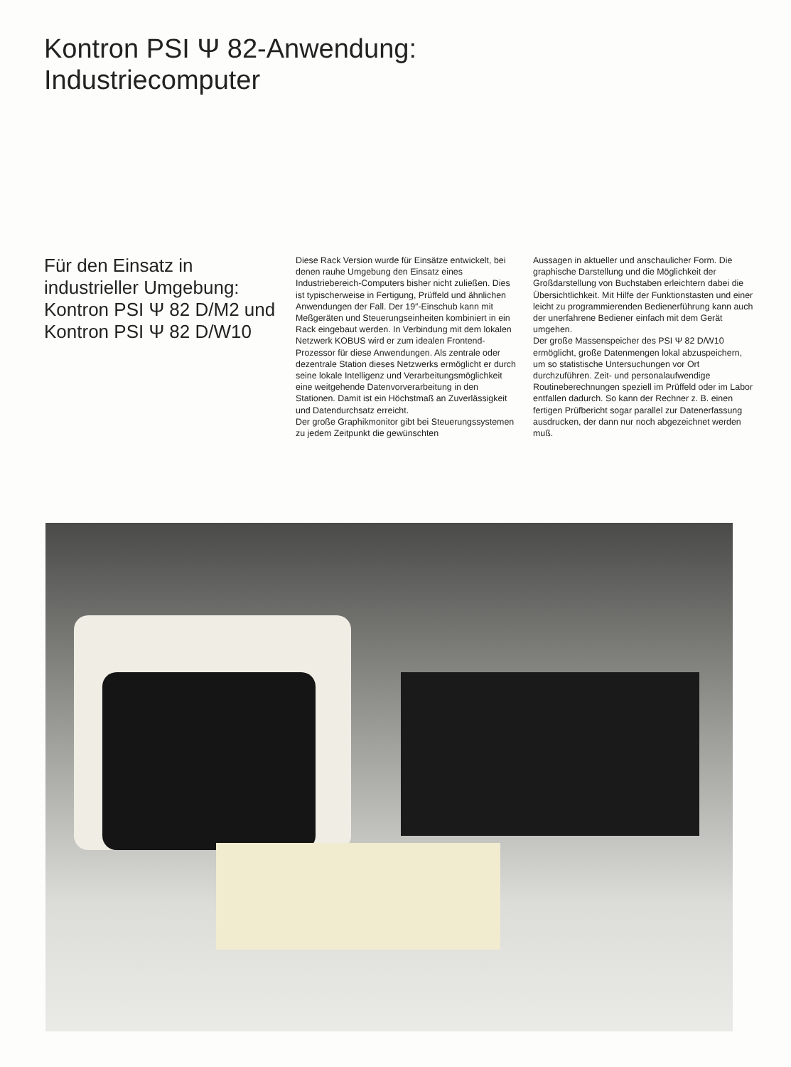Kontron PSI Ψ 82-Anwendung:
Industriecomputer
Für den Einsatz in industrieller Umgebung: Kontron PSI Ψ 82 D/M2 und Kontron PSI Ψ 82 D/W10
Diese Rack Version wurde für Einsätze entwickelt, bei denen rauhe Umgebung den Einsatz eines Industriebereich-Computers bisher nicht zuließen. Dies ist typischerweise in Fertigung, Prüffeld und ähnlichen Anwendungen der Fall. Der 19″-Einschub kann mit Meßgeräten und Steuerungseinheiten kombiniert in ein Rack eingebaut werden. In Verbindung mit dem lokalen Netzwerk KOBUS wird er zum idealen Frontend-Prozessor für diese Anwendungen. Als zentrale oder dezentrale Station dieses Netzwerks ermöglicht er durch seine lokale Intelligenz und Verarbeitungsmöglichkeit eine weitgehende Datenvorverarbeitung in den Stationen. Damit ist ein Höchstmaß an Zuverlässigkeit und Datendurchsatz erreicht.
Der große Graphikmonitor gibt bei Steuerungssystemen zu jedem Zeitpunkt die gewünschten
Aussagen in aktueller und anschaulicher Form. Die graphische Darstellung und die Möglichkeit der Großdarstellung von Buchstaben erleichtern dabei die Übersichtlichkeit. Mit Hilfe der Funktionstasten und einer leicht zu programmierenden Bedienerführung kann auch der unerfahrene Bediener einfach mit dem Gerät umgehen.
Der große Massenspeicher des PSI Ψ 82 D/W10 ermöglicht, große Datenmengen lokal abzuspeichern, um so statistische Untersuchungen vor Ort durchzuführen. Zeit- und personalaufwendige Routineberechnungen speziell im Prüffeld oder im Labor entfallen dadurch. So kann der Rechner z. B. einen fertigen Prüfbericht sogar parallel zur Datenerfassung ausdrucken, der dann nur noch abgezeichnet werden muß.